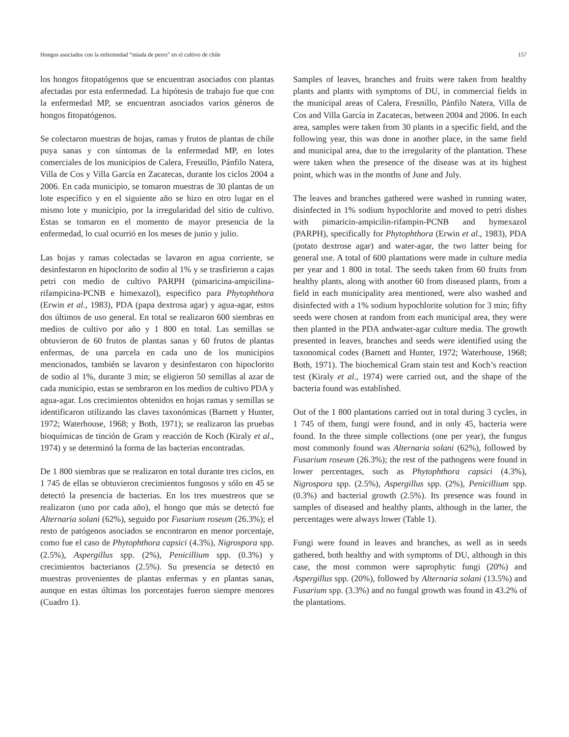Hongos asociados con la enfermedad “miada de perro” en el cultivo de chile 157
los hongos fitopatógenos que se encuentran asociados con plantas afectadas por esta enfermedad. La hipótesis de trabajo fue que con la enfermedad MP, se encuentran asociados varios géneros de hongos fitopatógenos.
Se colectaron muestras de hojas, ramas y frutos de plantas de chile puya sanas y con síntomas de la enfermedad MP, en lotes comerciales de los municipios de Calera, Fresnillo, Pánfilo Natera, Villa de Cos y Villa García en Zacatecas, durante los ciclos 2004 a 2006. En cada municipio, se tomaron muestras de 30 plantas de un lote específico y en el siguiente año se hizo en otro lugar en el mismo lote y municipio, por la irregularidad del sitio de cultivo. Estas se tomaron en el momento de mayor presencia de la enfermedad, lo cual ocurrió en los meses de junio y julio.
Las hojas y ramas colectadas se lavaron en agua corriente, se desinfestaron en hipoclorito de sodio al 1% y se trasfirieron a cajas petri con medio de cultivo PARPH (pimaricina-ampicilina-rifampicina-PCNB e himexazol), especifico para Phytophthora (Erwin et al., 1983), PDA (papa dextrosa agar) y agua-agar, estos dos últimos de uso general. En total se realizaron 600 siembras en medios de cultivo por año y 1 800 en total. Las semillas se obtuvieron de 60 frutos de plantas sanas y 60 frutos de plantas enfermas, de una parcela en cada uno de los municipios mencionados, también se lavaron y desinfestaron con hipoclorito de sodio al 1%, durante 3 min; se eligieron 50 semillas al azar de cada municipio, estas se sembraron en los medios de cultivo PDA y agua-agar. Los crecimientos obtenidos en hojas ramas y semillas se identificaron utilizando las claves taxonómicas (Barnett y Hunter, 1972; Waterhouse, 1968; y Both, 1971); se realizaron las pruebas bioquímicas de tinción de Gram y reacción de Koch (Kiraly et al., 1974) y se determinó la forma de las bacterias encontradas.
De 1 800 siembras que se realizaron en total durante tres ciclos, en 1 745 de ellas se obtuvieron crecimientos fungosos y sólo en 45 se detectó la presencia de bacterias. En los tres muestreos que se realizaron (uno por cada año), el hongo que más se detectó fue Alternaria solani (62%), seguido por Fusarium roseum (26.3%); el resto de patógenos asociados se encontraron en menor porcentaje, como fue el caso de Phytophthora capsici (4.3%), Nigrospora spp. (2.5%), Aspergillus spp. (2%), Penicillium spp. (0.3%) y crecimientos bacterianos (2.5%). Su presencia se detectó en muestras provenientes de plantas enfermas y en plantas sanas, aunque en estas últimas los porcentajes fueron siempre menores (Cuadro 1).
Samples of leaves, branches and fruits were taken from healthy plants and plants with symptoms of DU, in commercial fields in the municipal areas of Calera, Fresnillo, Pánfilo Natera, Villa de Cos and Villa García in Zacatecas, between 2004 and 2006. In each area, samples were taken from 30 plants in a specific field, and the following year, this was done in another place, in the same field and municipal area, due to the irregularity of the plantation. These were taken when the presence of the disease was at its highest point, which was in the months of June and July.
The leaves and branches gathered were washed in running water, disinfected in 1% sodium hypochlorite and moved to petri dishes with pimaricin-ampicilin-rifampin-PCNB and hymexazol (PARPH), specifically for Phytophthora (Erwin et al., 1983), PDA (potato dextrose agar) and water-agar, the two latter being for general use. A total of 600 plantations were made in culture media per year and 1 800 in total. The seeds taken from 60 fruits from healthy plants, along with another 60 from diseased plants, from a field in each municipality area mentioned, were also washed and disinfected with a 1% sodium hypochlorite solution for 3 min; fifty seeds were chosen at random from each municipal area, they were then planted in the PDA andwater-agar culture media. The growth presented in leaves, branches and seeds were identified using the taxonomical codes (Barnett and Hunter, 1972; Waterhouse, 1968; Both, 1971). The biochemical Gram stain test and Koch’s reaction test (Kiraly et al., 1974) were carried out, and the shape of the bacteria found was established.
Out of the 1 800 plantations carried out in total during 3 cycles, in 1 745 of them, fungi were found, and in only 45, bacteria were found. In the three simple collections (one per year), the fungus most commonly found was Alternaria solani (62%), followed by Fusarium roseum (26.3%); the rest of the pathogens were found in lower percentages, such as Phytophthora capsici (4.3%), Nigrospora spp. (2.5%), Aspergillus spp. (2%), Penicillium spp. (0.3%) and bacterial growth (2.5%). Its presence was found in samples of diseased and healthy plants, although in the latter, the percentages were always lower (Table 1).
Fungi were found in leaves and branches, as well as in seeds gathered, both healthy and with symptoms of DU, although in this case, the most common were saprophytic fungi (20%) and Aspergillus spp. (20%), followed by Alternaria solani (13.5%) and Fusarium spp. (3.3%) and no fungal growth was found in 43.2% of the plantations.